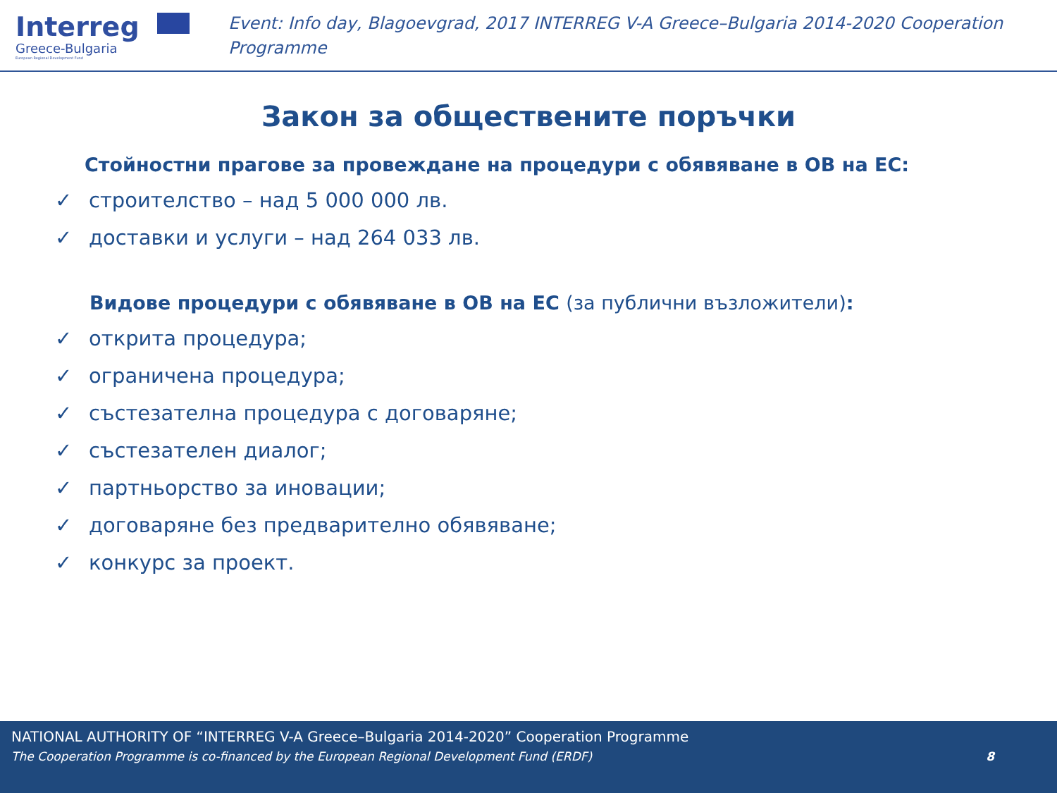Interreg
Greece-Bulgaria
European Regional Development Fund
Event: Info day, Blagoevgrad, 2017 INTERREG V-A Greece–Bulgaria 2014-2020 Cooperation Programme
Закон за обществените поръчки
Стойностни прагове за провеждане на процедури с обявяване в ОВ на ЕС:
✓ строителство – над 5 000 000 лв.
✓ доставки и услуги – над 264 033 лв.
Видове процедури с обявяване в ОВ на ЕС (за публични възложители):
✓ открита процедура;
✓ ограничена процедура;
✓ състезателна процедура с договаряне;
✓ състезателен диалог;
✓ партньорство за иновации;
✓ договаряне без предварително обявяване;
✓ конкурс за проект.
NATIONAL AUTHORITY OF “INTERREG V-A Greece–Bulgaria 2014-2020” Cooperation Programme
The Cooperation Programme is co-financed by the European Regional Development Fund (ERDF) 8